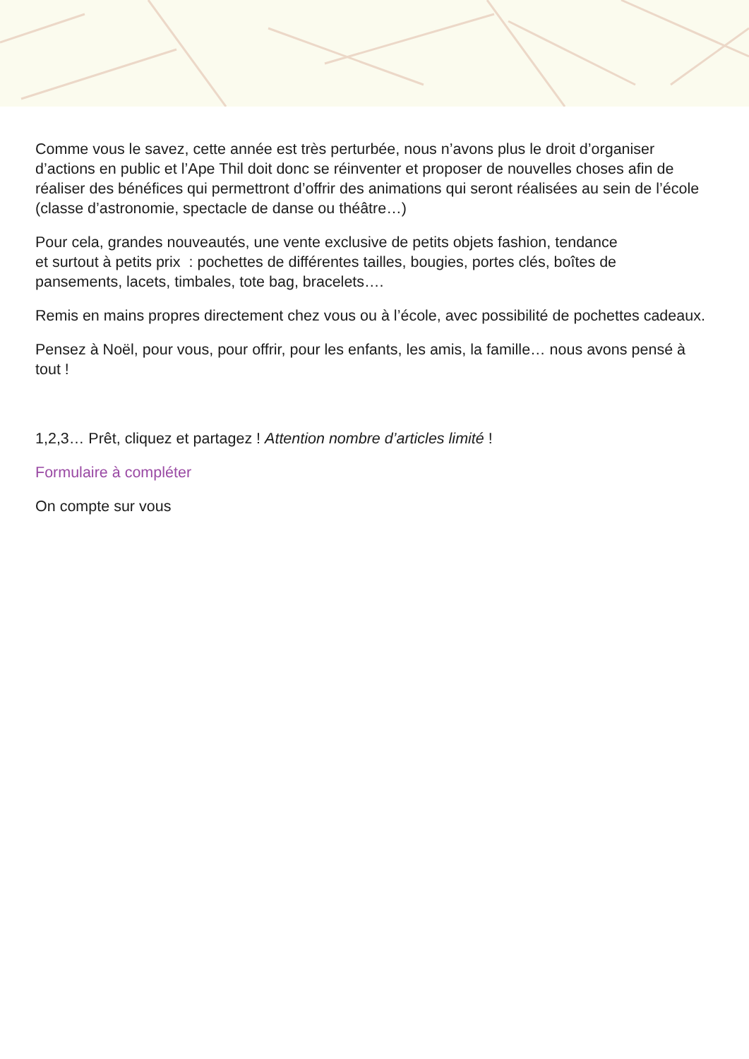Comme vous le savez, cette année est très perturbée, nous n’avons plus le droit d’organiser d’actions en public et l’Ape Thil doit donc se réinventer et proposer de nouvelles choses afin de réaliser des bénéfices qui permettront d’offrir des animations qui seront réalisées au sein de l’école (classe d’astronomie, spectacle de danse ou théâtre…)
Pour cela, grandes nouveautés, une vente exclusive de petits objets fashion, tendance
et surtout à petits prix : pochettes de différentes tailles, bougies, portes clés, boîtes de pansements, lacets, timbales, tote bag, bracelets….
Remis en mains propres directement chez vous ou à l’école, avec possibilité de pochettes cadeaux.
Pensez à Noël, pour vous, pour offrir, pour les enfants, les amis, la famille… nous avons pensé à tout !
1,2,3… Prêt, cliquez et partagez ! Attention nombre d’articles limité !
Formulaire à compléter
On compte sur vous